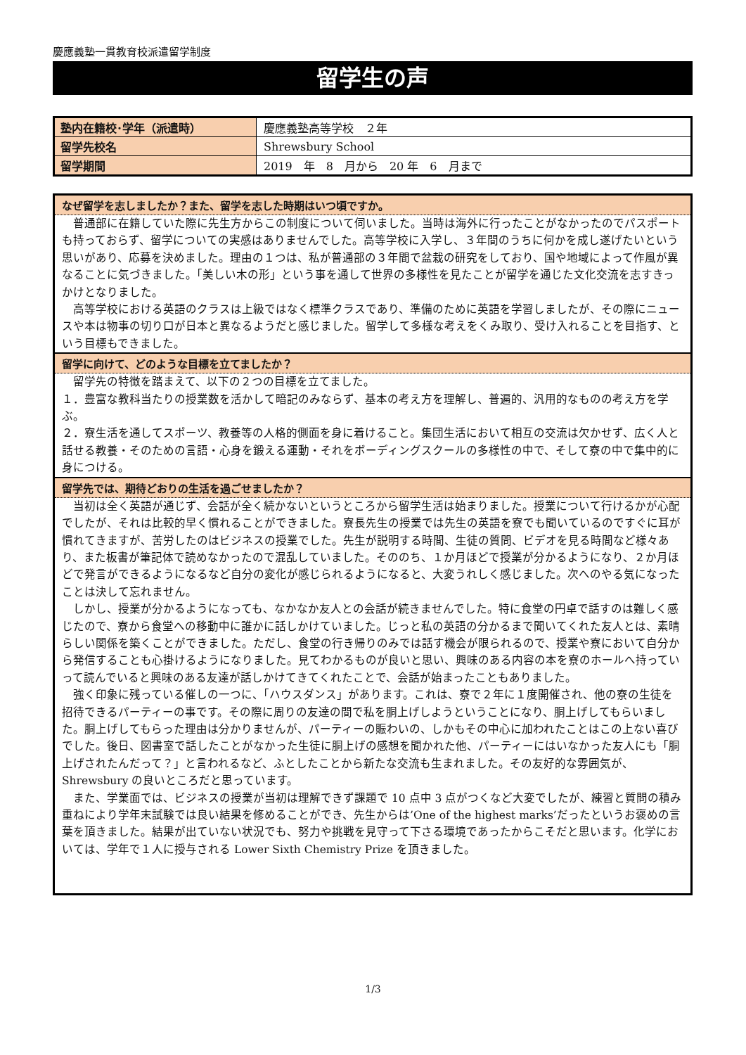慶應義塾一貫教育校派遣留学制度
留学生の声
| 塾内在籍校･学年（派遣時） | 慶應義塾高等学校 ２年 |
| 留学先校名 | Shrewsbury School |
| 留学期間 | 2019 年 8 月から 20 年 6 月まで |
なぜ留学を志しましたか？また、留学を志した時期はいつ頃ですか。
　普通部に在籍していた際に先生方からこの制度について伺いました。当時は海外に行ったことがなかったのでパスポートも持っておらず、留学についての実感はありませんでした。高等学校に入学し、３年間のうちに何かを成し遂げたいという思いがあり、応募を決めました。理由の１つは、私が普通部の３年間で盆栽の研究をしており、国や地域によって作風が異なることに気づきました。「美しい木の形」という事を通して世界の多様性を見たことが留学を通じた文化交流を志すきっかけとなりました。
　高等学校における英語のクラスは上級ではなく標準クラスであり、準備のために英語を学習しましたが、その際にニュースや本は物事の切り口が日本と異なるようだと感じました。留学して多様な考えをくみ取り、受け入れることを目指す、という目標もできました。
留学に向けて、どのような目標を立てましたか？
　留学先の特徴を踏まえて、以下の２つの目標を立てました。
１．豊富な教科当たりの授業数を活かして暗記のみならず、基本の考え方を理解し、普遍的、汎用的なものの考え方を学ぶ。
２．寮生活を通してスポーツ、教養等の人格的側面を身に着けること。集団生活において相互の交流は欠かせず、広く人と話せる教養・そのための言語・心身を鍛える運動・それをボーディングスクールの多様性の中で、そして寮の中で集中的に身につける。
留学先では、期待どおりの生活を過ごせましたか？
　当初は全く英語が通じず、会話が全く続かないというところから留学生活は始まりました。授業について行けるかが心配でしたが、それは比較的早く慣れることができました。寮長先生の授業では先生の英語を寮でも聞いているのですぐに耳が慣れてきますが、苦労したのはビジネスの授業でした。先生が説明する時間、生徒の質問、ビデオを見る時間など様々あり、また板書が筆記体で読めなかったので混乱していました。そののち、１か月ほどで授業が分かるようになり、２か月ほどで発言ができるようになるなど自分の変化が感じられるようになると、大変うれしく感じました。次へのやる気になったことは決して忘れません。
　しかし、授業が分かるようになっても、なかなか友人との会話が続きませんでした。特に食堂の円卓で話すのは難しく感じたので、寮から食堂への移動中に誰かに話しかけていました。じっと私の英語の分かるまで聞いてくれた友人とは、素晴らしい関係を築くことができました。ただし、食堂の行き帰りのみでは話す機会が限られるので、授業や寮において自分から発信することも心掛けるようになりました。見てわかるものが良いと思い、興味のある内容の本を寮のホールへ持っていって読んでいると興味のある友達が話しかけてきてくれたことで、会話が始まったこともありました。
　強く印象に残っている催しの一つに、「ハウスダンス」があります。これは、寮で２年に１度開催され、他の寮の生徒を招待できるパーティーの事です。その際に周りの友達の間で私を胴上げしようということになり、胴上げしてもらいました。胴上げしてもらった理由は分かりませんが、パーティーの賑わいの、しかもその中心に加われたことはこの上ない喜びでした。後日、図書室で話したことがなかった生徒に胴上げの感想を聞かれた他、パーティーにはいなかった友人にも「胴上げされたんだって？」と言われるなど、ふとしたことから新たな交流も生まれました。その友好的な雰囲気が、Shrewsbury の良いところだと思っています。
　また、学業面では、ビジネスの授業が当初は理解できず課題で 10 点中 3 点がつくなど大変でしたが、練習と質問の積み重ねにより学年末試験では良い結果を修めることができ、先生からは’One of the highest marks’だったというお褒めの言葉を頂きました。結果が出ていない状況でも、努力や挑戦を見守って下さる環境であったからこそだと思います。化学においては、学年で１人に授与される Lower Sixth Chemistry Prize を頂きました。
1/3